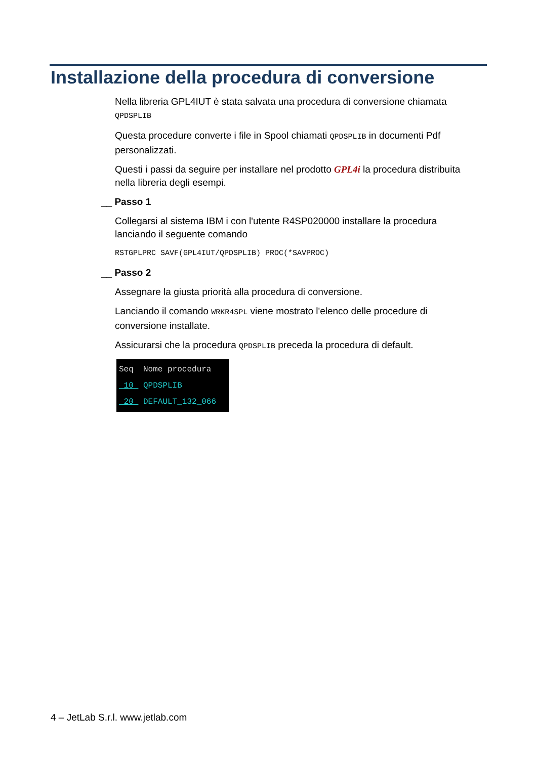Installazione della procedura di conversione
Nella libreria GPL4IUT è stata salvata una procedura di conversione chiamata QPDSPLIB
Questa procedure converte i file in Spool chiamati QPDSPLIB in documenti Pdf personalizzati.
Questi i passi da seguire per installare nel prodotto GPL4i la procedura distribuita nella libreria degli esempi.
__ Passo 1
Collegarsi al sistema IBM i con l'utente R4SP020000 installare la procedura lanciando il seguente comando
RSTGPLPRC SAVF(GPL4IUT/QPDSPLIB) PROC(*SAVPROC)
__ Passo 2
Assegnare la giusta priorità alla procedura di conversione.
Lanciando il comando WRKR4SPL viene mostrato l'elenco delle procedure di conversione installate.
Assicurarsi che la procedura QPDSPLIB preceda la procedura di default.
Seq Nome procedura
10 QPDSPLIB
20 DEFAULT_132_066
4 – JetLab S.r.l. www.jetlab.com